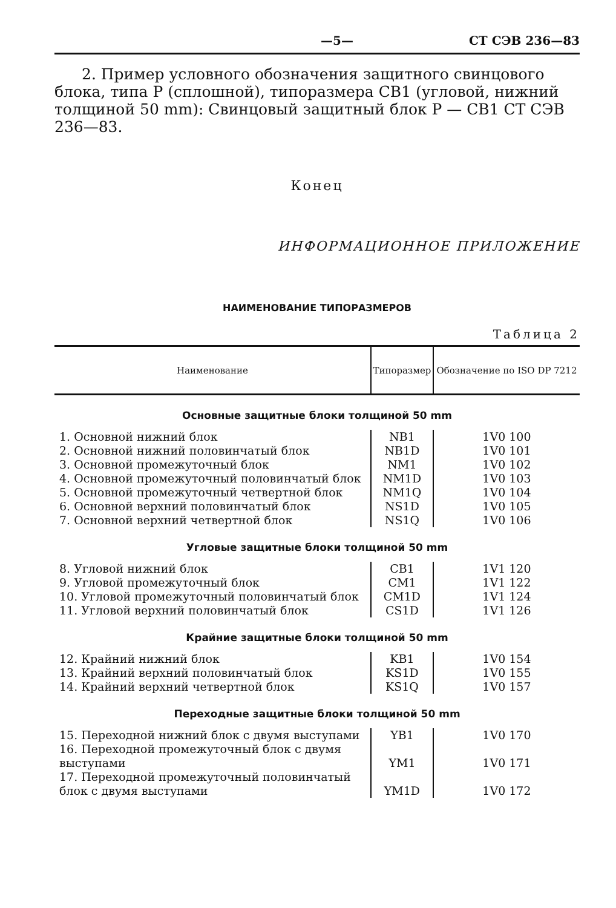—5— СТ СЭВ 236—83
2. Пример условного обозначения защитного свинцового блока, типа Р (сплошной), типоразмера СВ1 (угловой, нижний толщиной 50 mm): Свинцовый защитный блок Р — СВ1 СТ СЭВ 236—83.
Конец
ИНФОРМАЦИОННОЕ ПРИЛОЖЕНИЕ
НАИМЕНОВАНИЕ ТИПОРАЗМЕРОВ
Таблица 2
| Наименование | Типоразмер | Обозначение по ISO DP 7212 |
| --- | --- | --- |
| Основные защитные блоки толщиной 50 mm | | |
| 1. Основной нижний блок | NB1 | 1V0 100 |
| 2. Основной нижний половинчатый блок | NB1D | 1V0 101 |
| 3. Основной промежуточный блок | NM1 | 1V0 102 |
| 4. Основной промежуточный половинчатый блок | NM1D | 1V0 103 |
| 5. Основной промежуточный четвертной блок | NM1Q | 1V0 104 |
| 6. Основной верхний половинчатый блок | NS1D | 1V0 105 |
| 7. Основной верхний четвертной блок | NS1Q | 1V0 106 |
| Угловые защитные блоки толщиной 50 mm | | |
| 8. Угловой нижний блок | CB1 | 1V1 120 |
| 9. Угловой промежуточный блок | CM1 | 1V1 122 |
| 10. Угловой промежуточный половинчатый блок | CM1D | 1V1 124 |
| 11. Угловой верхний половинчатый блок | CS1D | 1V1 126 |
| Крайние защитные блоки толщиной 50 mm | | |
| 12. Крайний нижний блок | KB1 | 1V0 154 |
| 13. Крайний верхний половинчатый блок | KS1D | 1V0 155 |
| 14. Крайний верхний четвертной блок | KS1Q | 1V0 157 |
| Переходные защитные блоки толщиной 50 mm | | |
| 15. Переходной нижний блок с двумя выступами | YB1 | 1V0 170 |
| 16. Переходной промежуточный блок с двумя выступами | YM1 | 1V0 171 |
| 17. Переходной промежуточный половинчатый блок с двумя выступами | YM1D | 1V0 172 |